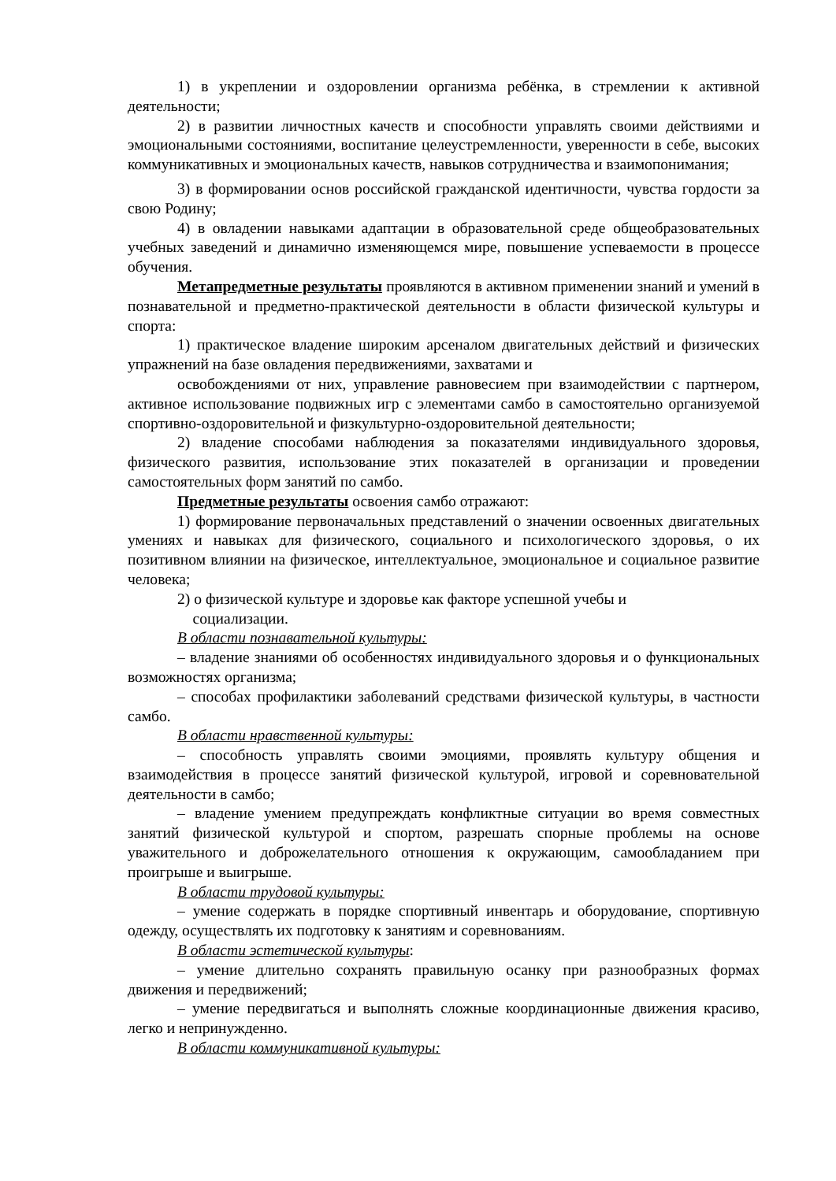1) в укреплении и оздоровлении организма ребёнка, в стремлении к активной деятельности;
2) в развитии личностных качеств и способности управлять своими действиями и эмоциональными состояниями, воспитание целеустремленности, уверенности в себе, высоких коммуникативных и эмоциональных качеств, навыков сотрудничества и взаимопонимания;
3) в формировании основ российской гражданской идентичности, чувства гордости за свою Родину;
4) в овладении навыками адаптации в образовательной среде общеобразовательных учебных заведений и динамично изменяющемся мире, повышение успеваемости в процессе обучения.
Метапредметные результаты проявляются в активном применении знаний и умений в познавательной и предметно-практической деятельности в области физической культуры и спорта:
1) практическое владение широким арсеналом двигательных действий и физических упражнений на базе овладения передвижениями, захватами и
освобождениями от них, управление равновесием при взаимодействии с партнером, активное использование подвижных игр с элементами самбо в самостоятельно организуемой спортивно-оздоровительной и физкультурно-оздоровительной деятельности;
2) владение способами наблюдения за показателями индивидуального здоровья, физического развития, использование этих показателей в организации и проведении самостоятельных форм занятий по самбо.
Предметные результаты освоения самбо отражают:
1) формирование первоначальных представлений о значении освоенных двигательных умениях и навыках для физического, социального и психологического здоровья, о их позитивном влиянии на физическое, интеллектуальное, эмоциональное и социальное развитие человека;
2) о физической культуре и здоровье как факторе успешной учебы и
социализации.
В области познавательной культуры:
– владение знаниями об особенностях индивидуального здоровья и о функциональных возможностях организма;
– способах профилактики заболеваний средствами физической культуры, в частности самбо.
В области нравственной культуры:
– способность управлять своими эмоциями, проявлять культуру общения и взаимодействия в процессе занятий физической культурой, игровой и соревновательной деятельности в самбо;
– владение умением предупреждать конфликтные ситуации во время совместных занятий физической культурой и спортом, разрешать спорные проблемы на основе уважительного и доброжелательного отношения к окружающим, самообладанием при проигрыше и выигрыше.
В области трудовой культуры:
– умение содержать в порядке спортивный инвентарь и оборудование, спортивную одежду, осуществлять их подготовку к занятиям и соревнованиям.
В области эстетической культуры:
– умение длительно сохранять правильную осанку при разнообразных формах движения и передвижений;
– умение передвигаться и выполнять сложные координационные движения красиво, легко и непринужденно.
В области коммуникативной культуры: